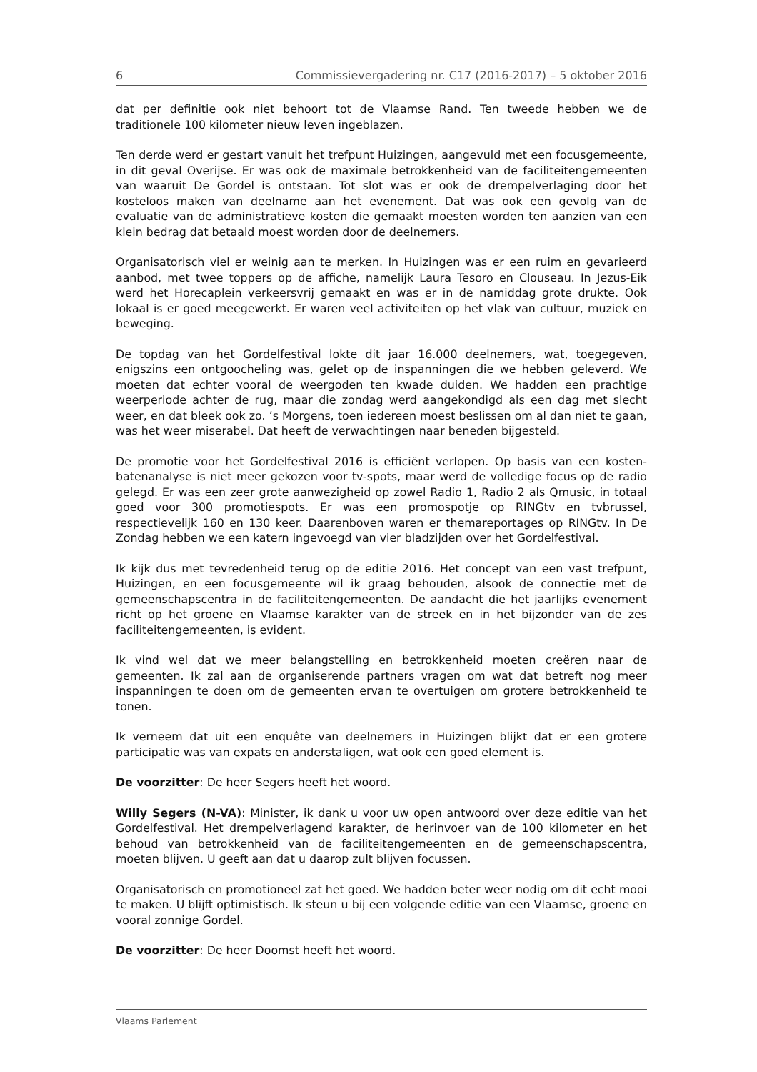6 Commissievergadering nr. C17 (2016-2017) – 5 oktober 2016
dat per definitie ook niet behoort tot de Vlaamse Rand. Ten tweede hebben we de traditionele 100 kilometer nieuw leven ingeblazen.
Ten derde werd er gestart vanuit het trefpunt Huizingen, aangevuld met een focusgemeente, in dit geval Overijse. Er was ook de maximale betrokkenheid van de faciliteitengemeenten van waaruit De Gordel is ontstaan. Tot slot was er ook de drempelverlaging door het kosteloos maken van deelname aan het evenement. Dat was ook een gevolg van de evaluatie van de administratieve kosten die gemaakt moesten worden ten aanzien van een klein bedrag dat betaald moest worden door de deelnemers.
Organisatorisch viel er weinig aan te merken. In Huizingen was er een ruim en gevarieerd aanbod, met twee toppers op de affiche, namelijk Laura Tesoro en Clouseau. In Jezus-Eik werd het Horecaplein verkeersvrij gemaakt en was er in de namiddag grote drukte. Ook lokaal is er goed meegewerkt. Er waren veel activiteiten op het vlak van cultuur, muziek en beweging.
De topdag van het Gordelfestival lokte dit jaar 16.000 deelnemers, wat, toegegeven, enigszins een ontgoocheling was, gelet op de inspanningen die we hebben geleverd. We moeten dat echter vooral de weergoden ten kwade duiden. We hadden een prachtige weerperiode achter de rug, maar die zondag werd aangekondigd als een dag met slecht weer, en dat bleek ook zo. ’s Morgens, toen iedereen moest beslissen om al dan niet te gaan, was het weer miserabel. Dat heeft de verwachtingen naar beneden bijgesteld.
De promotie voor het Gordelfestival 2016 is efficiënt verlopen. Op basis van een kosten-batenanalyse is niet meer gekozen voor tv-spots, maar werd de volledige focus op de radio gelegd. Er was een zeer grote aanwezigheid op zowel Radio 1, Radio 2 als Qmusic, in totaal goed voor 300 promotiespots. Er was een promospotje op RINGtv en tvbrussel, respectievelijk 160 en 130 keer. Daarenboven waren er themareportages op RINGtv. In De Zondag hebben we een katern ingevoegd van vier bladzijden over het Gordelfestival.
Ik kijk dus met tevredenheid terug op de editie 2016. Het concept van een vast trefpunt, Huizingen, en een focusgemeente wil ik graag behouden, alsook de connectie met de gemeenschapscentra in de faciliteitengemeenten. De aandacht die het jaarlijks evenement richt op het groene en Vlaamse karakter van de streek en in het bijzonder van de zes faciliteitengemeenten, is evident.
Ik vind wel dat we meer belangstelling en betrokkenheid moeten creëren naar de gemeenten. Ik zal aan de organiserende partners vragen om wat dat betreft nog meer inspanningen te doen om de gemeenten ervan te overtuigen om grotere betrokkenheid te tonen.
Ik verneem dat uit een enquête van deelnemers in Huizingen blijkt dat er een grotere participatie was van expats en anderstaligen, wat ook een goed element is.
De voorzitter: De heer Segers heeft het woord.
Willy Segers (N-VA): Minister, ik dank u voor uw open antwoord over deze editie van het Gordelfestival. Het drempelverlagend karakter, de herinvoer van de 100 kilometer en het behoud van betrokkenheid van de faciliteitengemeenten en de gemeenschapscentra, moeten blijven. U geeft aan dat u daarop zult blijven focussen.
Organisatorisch en promotioneel zat het goed. We hadden beter weer nodig om dit echt mooi te maken. U blijft optimistisch. Ik steun u bij een volgende editie van een Vlaamse, groene en vooral zonnige Gordel.
De voorzitter: De heer Doomst heeft het woord.
Vlaams Parlement